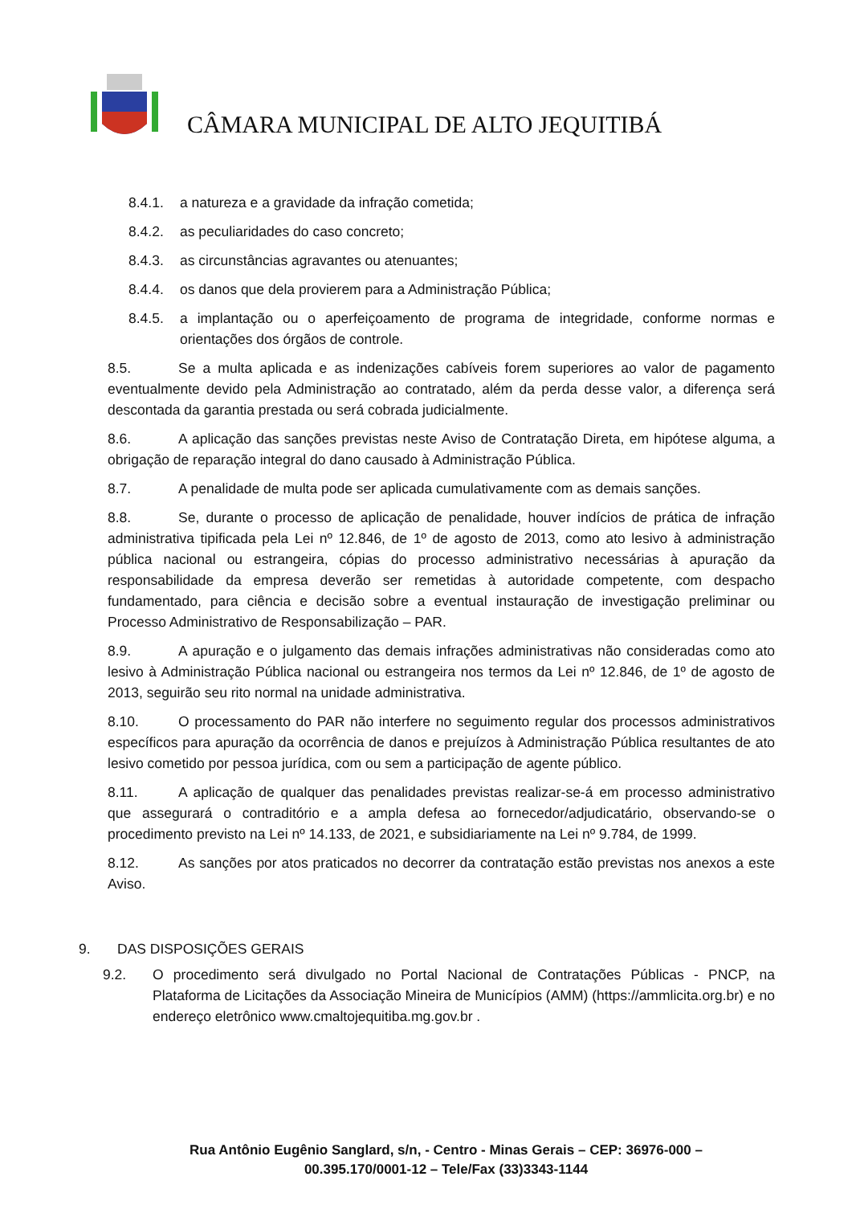CÂMARA MUNICIPAL DE ALTO JEQUITIBÁ
8.4.1. a natureza e a gravidade da infração cometida;
8.4.2. as peculiaridades do caso concreto;
8.4.3. as circunstâncias agravantes ou atenuantes;
8.4.4. os danos que dela provierem para a Administração Pública;
8.4.5. a implantação ou o aperfeiçoamento de programa de integridade, conforme normas e orientações dos órgãos de controle.
8.5. Se a multa aplicada e as indenizações cabíveis forem superiores ao valor de pagamento eventualmente devido pela Administração ao contratado, além da perda desse valor, a diferença será descontada da garantia prestada ou será cobrada judicialmente.
8.6. A aplicação das sanções previstas neste Aviso de Contratação Direta, em hipótese alguma, a obrigação de reparação integral do dano causado à Administração Pública.
8.7. A penalidade de multa pode ser aplicada cumulativamente com as demais sanções.
8.8. Se, durante o processo de aplicação de penalidade, houver indícios de prática de infração administrativa tipificada pela Lei nº 12.846, de 1º de agosto de 2013, como ato lesivo à administração pública nacional ou estrangeira, cópias do processo administrativo necessárias à apuração da responsabilidade da empresa deverão ser remetidas à autoridade competente, com despacho fundamentado, para ciência e decisão sobre a eventual instauração de investigação preliminar ou Processo Administrativo de Responsabilização – PAR.
8.9. A apuração e o julgamento das demais infrações administrativas não consideradas como ato lesivo à Administração Pública nacional ou estrangeira nos termos da Lei nº 12.846, de 1º de agosto de 2013, seguirão seu rito normal na unidade administrativa.
8.10. O processamento do PAR não interfere no seguimento regular dos processos administrativos específicos para apuração da ocorrência de danos e prejuízos à Administração Pública resultantes de ato lesivo cometido por pessoa jurídica, com ou sem a participação de agente público.
8.11. A aplicação de qualquer das penalidades previstas realizar-se-á em processo administrativo que assegurará o contraditório e a ampla defesa ao fornecedor/adjudicatário, observando-se o procedimento previsto na Lei nº 14.133, de 2021, e subsidiariamente na Lei nº 9.784, de 1999.
8.12. As sanções por atos praticados no decorrer da contratação estão previstas nos anexos a este Aviso.
9. DAS DISPOSIÇÕES GERAIS
9.2. O procedimento será divulgado no Portal Nacional de Contratações Públicas - PNCP, na Plataforma de Licitações da Associação Mineira de Municípios (AMM) (https://ammlicita.org.br) e no endereço eletrônico www.cmaltojequitiba.mg.gov.br .
Rua Antônio Eugênio Sanglard, s/n, - Centro - Minas Gerais – CEP: 36976-000 –
00.395.170/0001-12 – Tele/Fax (33)3343-1144